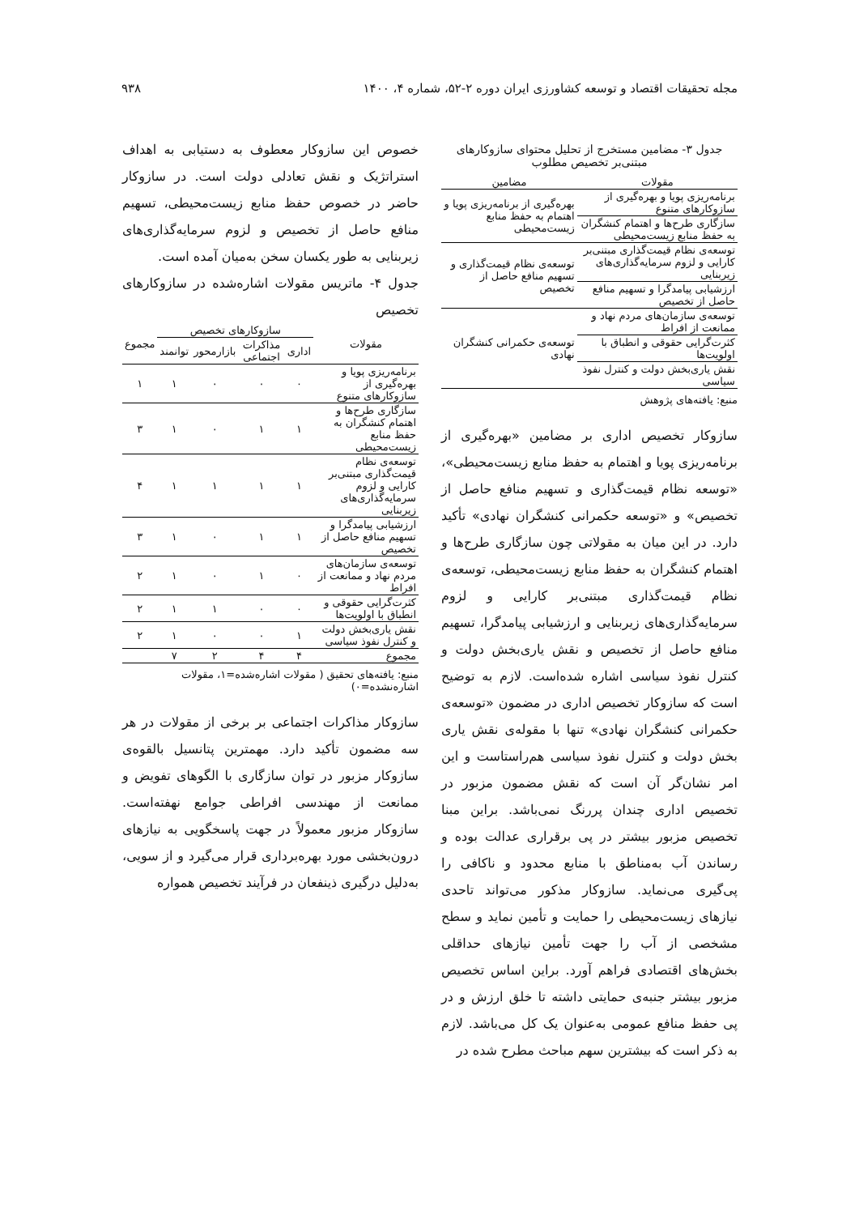مجله تحقیقات اقتصاد و توسعه کشاورزی ایران دوره ۲-۵۲، شماره ۴، ۱۴۰۰ ۹۳۸
جدول ۳- مضامین مستخرج از تحلیل محتوای سازوکارهای مبتنی‌بر تخصیص مطلوب
| مقولات | مضامین |
| --- | --- |
| برنامه‌ریزی پویا و بهره‌گیری از سازوکارهای متنوع | بهره‌گیری از برنامه‌ریزی پویا و اهتمام به حفظ منابع زیست‌محیطی |
| سازگاری طرح‌ها و اهتمام کنشگران به حفظ منابع زیست‌محیطی | |
| توسعه‌ی نظام قیمت‌گذاری مبتنی‌بر کارایی و لزوم سرمایه‌گذاری‌های زیربنایی | توسعه‌ی نظام قیمت‌گذاری و تسهیم منافع حاصل از تخصیص |
| ارزشیابی پیامدگرا و تسهیم منافع حاصل از تخصیص | |
| توسعه‌ی سازمان‌های مردم نهاد و ممانعت از افراط | توسعه‌ی حکمرانی کنشگران نهادی |
| کثرت‌گرایی حقوقی و انطباق با اولویت‌ها | |
| نقش یاری‌بخش دولت و کنترل نفوذ سیاسی | |
منبع: یافته‌های پژوهش
سازوکار تخصیص اداری بر مضامین «بهره‌گیری از برنامه‌ریزی پویا و اهتمام به حفظ منابع زیست‌محیطی»، «توسعه نظام قیمت‌گذاری و تسهیم منافع حاصل از تخصیص» و «توسعه حکمرانی کنشگران نهادی» تأکید دارد. در این میان به مقولاتی چون سازگاری طرح‌ها و اهتمام کنشگران به حفظ منابع زیست‌محیطی، توسعه‌ی نظام قیمت‌گذاری مبتنی‌بر کارایی و لزوم سرمایه‌گذاری‌های زیربنایی و ارزشیابی پیامدگرا، تسهیم منافع حاصل از تخصیص و نقش یاری‌بخش دولت و کنترل نفوذ سیاسی اشاره شده‌است. لازم به توضیح است که سازوکار تخصیص اداری در مضمون «توسعه‌ی حکمرانی کنشگران نهادی» تنها با مقوله‌ی نقش یاری بخش دولت و کنترل نفوذ سیاسی هم‌راستاست و این امر نشان‌گر آن است که نقش مضمون مزبور در تخصیص اداری چندان پررنگ نمی‌باشد. براین مبنا تخصیص مزبور بیشتر در پی برقراری عدالت بوده و رساندن آب به‌مناطق با منابع محدود و ناکافی را پی‌گیری می‌نماید. سازوکار مذکور می‌تواند تاحدی نیازهای زیست‌محیطی را حمایت و تأمین نماید و سطح مشخصی از آب را جهت تأمین نیازهای حداقلی بخش‌های اقتصادی فراهم آورد. براین اساس تخصیص مزبور بیشتر جنبه‌ی حمایتی داشته تا خلق ارزش و در پی حفظ منافع عمومی به‌عنوان یک کل می‌باشد. لازم به ذکر است که بیشترین سهم مباحث مطرح شده در
خصوص این سازوکار معطوف به دستیابی به اهداف استراتژیک و نقش تعادلی دولت است. در سازوکار حاضر در خصوص حفظ منابع زیست‌محیطی، تسهیم منافع حاصل از تخصیص و لزوم سرمایه‌گذاری‌های زیربنایی به طور یکسان سخن به‌میان آمده است.
جدول ۴- ماتریس مقولات اشاره‌شده در سازوکارهای تخصیص
| مقولات | سازوکارهای تخصیص | | | | مجموع |
| --- | --- | --- | --- | --- | --- |
| | اداری | مذاکرات اجتماعی | بازارمحور | توانمند | |
| برنامه‌ریزی پویا و بهره‌گیری از سازوکارهای متنوع | ٠ | ٠ | ٠ | ١ | ١ |
| سازگاری طرح‌ها و اهتمام کنشگران به حفظ منابع زیست‌محیطی | ١ | ١ | ٠ | ١ | ٣ |
| توسعه‌ی نظام قیمت‌گذاری مبتنی‌بر کارایی و لزوم سرمایه‌گذاری‌های زیربنایی | ١ | ١ | ١ | ١ | ۴ |
| ارزشیابی پیامدگرا و تسهیم منافع حاصل از تخصیص | ١ | ١ | ٠ | ١ | ٣ |
| توسعه‌ی سازمان‌های مردم نهاد و ممانعت از افراط | ٠ | ١ | ٠ | ١ | ٢ |
| کثرت‌گرایی حقوقی و انطباق با اولویت‌ها | ٠ | ٠ | ١ | ١ | ٢ |
| نقش یاری‌بخش دولت و کنترل نفوذ سیاسی | ١ | ٠ | ٠ | ١ | ٢ |
| مجموع | ۴ | ۴ | ٢ | ٧ | |
منبع: یافته‌های تحقیق ( مقولات اشاره‌شده=١، مقولات اشاره‌نشده=٠)
سازوکار مذاکرات اجتماعی بر برخی از مقولات در هر سه مضمون تأکید دارد. مهمترین پتانسیل بالقوه‌ی سازوکار مزبور در توان سازگاری با الگوهای تفویض و ممانعت از مهندسی افراطی جوامع نهفته‌است. سازوکار مزبور معمولاً در جهت پاسخگویی به نیازهای درون‌بخشی مورد بهره‌برداری قرار می‌گیرد و از سویی، به‌دلیل درگیری ذینفعان در فرآیند تخصیص همواره